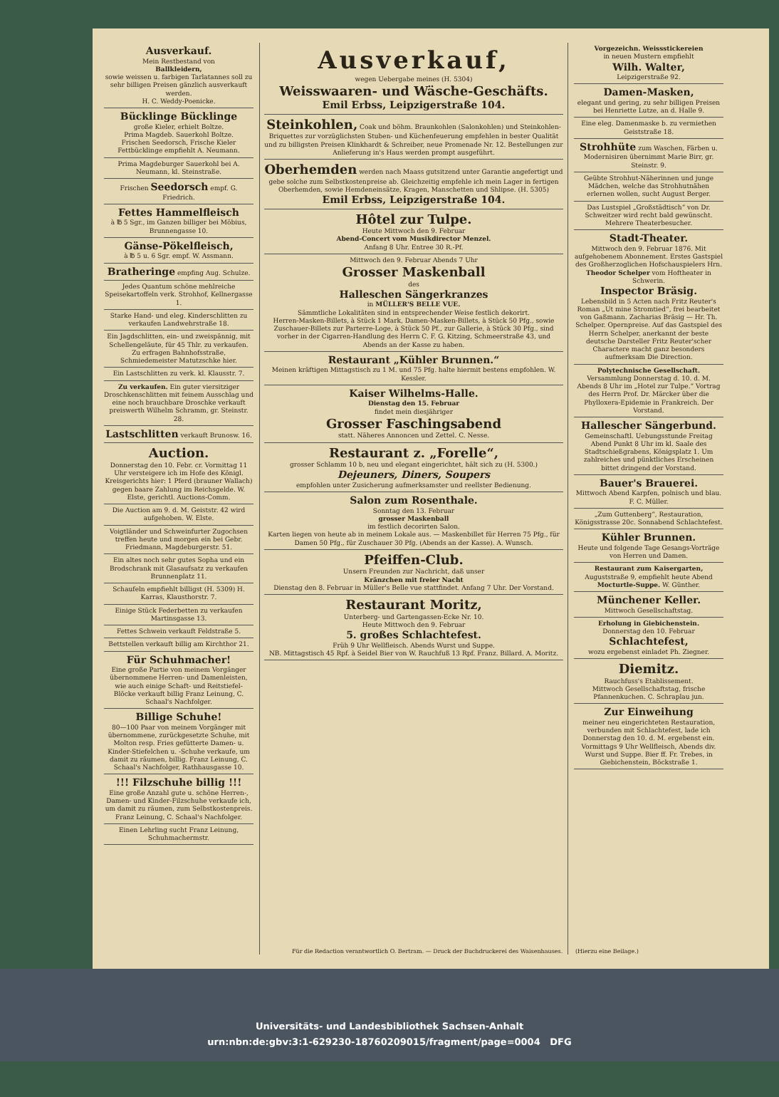Ausverkauf.
Mein Restbestand von
Ballkleidern,
sowie weissen u. farbigen Tarlatannes soll zu sehr billigen Preisen gänzlich ausverkauft werden.
H. C. Weddy-Poenicke.
Bücklinge Bücklinge
große Kieler, erhielt Boltze.
Prima Magdeb. Sauerkohl Boltze.
Frischen Seedorsch, Frische Kieler Fettbücklinge empfiehlt A. Neumann.
Prima Magdeburger Sauerkohl bei A. Neumann, kl. Steinstraße.
Frischen Seedorsch empf. G. Friedrich.
Fettes Hammelfleisch
à ℔ 5 Sgr., im Ganzen billiger bei Möbius, Brunnengasse 10.
Gänse-Pökelfleisch,
à ℔ 5 u. 6 Sgr. empf. W. Assmann.
Bratheringe empfing Aug. Schulze.
Jedes Quantum schöne mehlreiche Speisekartoffeln verk. Strohhof, Kellnergasse 1.
Starke Hand- und eleg. Kinderschlitten zu verkaufen Landwehrstraße 18.
Ein Jagdschlitten, ein- und zweispännig, mit Schellengeläute, für 45 Thlr. zu verkaufen. Zu erfragen Bahnhofsstraße, Schmiedemeister Matutzschke hier.
Ein Lastschlitten zu verk. kl. Klausstr. 7.
Zu verkaufen. Ein guter viersitziger Droschkenschlitten mit feinem Ausschlag und eine noch brauchbare Droschke verkauft preiswerth Wilhelm Schramm, gr. Steinstr. 28.
Lastschlitten verkauft Brunosw. 16.
Auction.
Donnerstag den 10. Febr. cr. Vormittag 11 Uhr versteigere ich im Hofe des Königl. Kreisgerichts hier: 1 Pferd (brauner Wallach) gegen baare Zahlung im Reichsgelde. W. Elste, gerichtl. Auctions-Comm.
Die Auction am 9. d. M. Geiststr. 42 wird aufgehoben. W. Elste.
Voigtländer und Schweinfurter Zugochsen treffen heute und morgen ein bei Gebr. Friedmann, Magdeburgerstr. 51.
Ein altes noch sehr gutes Sopha und ein Brodschrank mit Glasaufsatz zu verkaufen Brunnenplatz 11.
Schaufeln empfiehlt billigst (H. 5309) H. Karras, Klausthorstr. 7.
Einige Stück Federbetten zu verkaufen Martinsgasse 13.
Fettes Schwein verkauft Feldstraße 5.
Bettstellen verkauft billig am Kirchthor 21.
Für Schuhmacher!
Eine große Partie von meinem Vorgänger übernommene Herren- und Damenleisten, wie auch einige Schaft- und Reitstiefel-Blöcke verkauft billig Franz Leinung, C. Schaal's Nachfolger.
Billige Schuhe!
80—100 Paar von meinem Vorgänger mit übernommene, zurückgesetzte Schuhe, mit Molton resp. Fries gefütterte Damen- u. Kinder-Stiefelchen u. -Schuhe verkaufe, um damit zu räumen, billig. Franz Leinung, C. Schaal's Nachfolger, Rathhausgasse 10.
!!! Filzschuhe billig !!!
Eine große Anzahl gute u. schöne Herren-, Damen- und Kinder-Filzschuhe verkaufe ich, um damit zu räumen, zum Selbstkostenpreis. Franz Leinung, C. Schaal's Nachfolger.
Einen Lehrling sucht Franz Leinung, Schuhmachermstr.
Ausverkauf,
wegen Uebergabe meines (H. 5304)
Weisswaaren- und Wäsche-Geschäfts.
Emil Erbss, Leipzigerstraße 104.
Steinkohlen, Coak und böhm. Braunkohlen (Salonkohlen) und Steinkohlen-Briquettes zur vorzüglichsten Stuben- und Küchenfeuerung empfehlen in bester Qualität und zu billigsten Preisen Klinkhardt & Schreiber, neue Promenade Nr. 12. Bestellungen zur Anlieferung in's Haus werden prompt ausgeführt.
Oberhemden werden nach Maass gutsitzend unter Garantie angefertigt und gebe solche zum Selbstkostenpreise ab. Gleichzeitig empfehle ich mein Lager in fertigen Oberhemden, sowie Hemdeneinsätze, Kragen, Manschetten und Shlipse. (H. 5305)
Emil Erbss, Leipzigerstraße 104.
Hôtel zur Tulpe.
Heute Mittwoch den 9. Februar
Abend-Concert vom Musikdirector Menzel.
Anfang 8 Uhr. Entree 30 R.-Pf.
Mittwoch den 9. Februar Abends 7 Uhr
Grosser Maskenball
des
Halleschen Sängerkranzes
in MÜLLER'S BELLE VUE.
Sämmtliche Lokalitäten sind in entsprechender Weise festlich dekorirt.
Herren-Masken-Billets, à Stück 1 Mark, Damen-Masken-Billets, à Stück 50 Pfg., sowie Zuschauer-Billets zur Parterre-Loge, à Stück 50 Pf., zur Gallerie, à Stück 30 Pfg., sind vorher in der Cigarren-Handlung des Herrn C. F. G. Kitzing, Schmeerstraße 43, und Abends an der Kasse zu haben.
Restaurant „Kühler Brunnen.“
Meinen kräftigen Mittagstisch zu 1 M. und 75 Pfg. halte hiermit bestens empfohlen. W. Kessler.
Kaiser Wilhelms-Halle.
Dienstag den 15. Februar
findet mein diesjähriger
Grosser Faschingsabend
statt. Näheres Annoncen und Zettel. C. Nesse.
Restaurant z. „Forelle“,
grosser Schlamm 10 b, neu und elegant eingerichtet, hält sich zu (H. 5300.)
Dejeuners, Diners, Soupers
empfohlen unter Zusicherung aufmerksamster und reellster Bedienung.
Salon zum Rosenthale.
Sonntag den 13. Februar
grosser Maskenball
im festlich decorirten Salon.
Karten liegen von heute ab in meinem Lokale aus. — Maskenbillet für Herren 75 Pfg., für Damen 50 Pfg., für Zuschauer 30 Pfg. (Abends an der Kasse). A. Wunsch.
Pfeiffen-Club.
Unsern Freunden zur Nachricht, daß unser
Kränzchen mit freier Nacht
Dienstag den 8. Februar in Müller's Belle vue stattfindet. Anfang 7 Uhr. Der Vorstand.
Restaurant Moritz,
Unterberg- und Gartengassen-Ecke Nr. 10.
Heute Mittwoch den 9. Februar
5. großes Schlachtefest.
Früh 9 Uhr Wellfleisch. Abends Wurst und Suppe.
NB. Mittagstisch 45 Rpf. à Seidel Bier von W. Rauchfuß 13 Rpf. Franz. Billard. A. Moritz.
Vorgezeichn. Weissstickereien
in neuen Mustern empfiehlt
Wilh. Walter,
Leipzigerstraße 92.
Damen-Masken,
elegant und gering, zu sehr billigen Preisen bei Henriette Lutze, an d. Halle 9.
Eine eleg. Damenmaske b. zu vermiethen Geiststraße 18.
Strohhüte zum Waschen, Färben u. Modernisiren übernimmt Marie Birr, gr. Steinstr. 9.
Geübte Strohhut-Näherinnen und junge Mädchen, welche das Strohhutnähen erlernen wollen, sucht August Berger.
Das Lustspiel „Großstädtisch“ von Dr. Schweitzer wird recht bald gewünscht. Mehrere Theaterbesucher.
Stadt-Theater.
Mittwoch den 9. Februar 1876. Mit aufgehobenem Abonnement. Erstes Gastspiel des Großherzoglichen Hofschauspielers Hrn. Theodor Schelper vom Hoftheater in Schwerin.
Inspector Bräsig.
Lebensbild in 5 Acten nach Fritz Reuter's Roman „Ut mine Stromtied“, frei bearbeitet von Gaßmann. Zacharias Bräsig — Hr. Th. Schelper. Opernpreise. Auf das Gastspiel des Herrn Schelper, anerkannt der beste deutsche Darsteller Fritz Reuter'scher Charactere macht ganz besonders aufmerksam Die Direction.
Polytechnische Gesellschaft.
Versammlung Donnerstag d. 10. d. M. Abends 8 Uhr im „Hotel zur Tulpe.“ Vortrag des Herrn Prof. Dr. Märcker über die Phylloxera-Epidemie in Frankreich. Der Vorstand.
Hallescher Sängerbund.
Gemeinschaftl. Uebungsstunde Freitag Abend Punkt 8 Uhr im kl. Saale des Stadtschießgrabens, Königsplatz 1. Um zahlreiches und pünktliches Erscheinen bittet dringend der Vorstand.
Bauer's Brauerei.
Mittwoch Abend Karpfen, polnisch und blau. F. C. Müller.
„Zum Guttenberg“, Restauration, Königsstrasse 20c. Sonnabend Schlachtefest.
Kühler Brunnen.
Heute und folgende Tage Gesangs-Vorträge von Herren und Damen.
Restaurant zum Kaisergarten,
Auguststraße 9, empfiehlt heute Abend Mocturtle-Suppe. W. Günther.
Münchener Keller.
Mittwoch Gesellschaftstag.
Erholung in Giebichenstein.
Donnerstag den 10. Februar
Schlachtefest,
wozu ergebenst einladet Ph. Ziegner.
Diemitz.
Rauchfuss's Etablissement.
Mittwoch Gesellschaftstag, frische Pfannenkuchen. C. Schraplau jun.
Zur Einweihung
meiner neu eingerichteten Restauration, verbunden mit Schlachtefest, lade ich Donnerstag den 10. d. M. ergebenst ein. Vormittags 9 Uhr Wellfleisch, Abends div. Wurst und Suppe. Bier ff. Fr. Trebes, in Giebichenstein, Böckstraße 1.
Für die Redaction verantwortlich O. Bertram. — Druck der Buchdruckerei des Waisenhauses. (Hierzu eine Beilage.)
Universitäts- und Landesbibliothek Sachsen-Anhalt
urn:nbn:de:gbv:3:1-629230-18760209015/fragment/page=0004 DFG